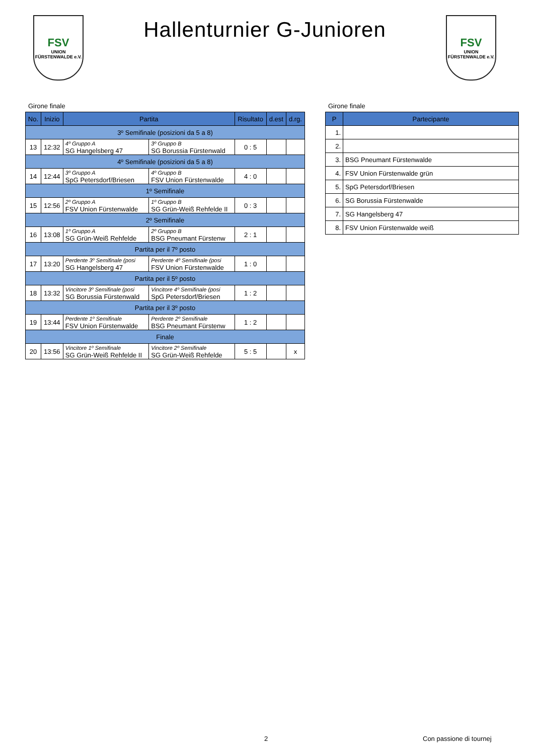FSV
UNION
FÜRSTENWALDE e.V.
Hallenturnier G-Junioren
FSV
UNION
FÜRSTENWALDE e.V.
Girone finale
| No. | Inizio | Partita | | Risultato | d.est | d.rg. |
| --- | --- | --- | --- | --- | --- | --- |
| 3º Semifinale (posizioni da 5 a 8) | | | | | | |
| 13 | 12:32 | 4º Gruppo A SG Hangelsberg 47 | 3º Gruppo B SG Borussia Fürstenwald | 0 : 5 | | |
| 4º Semifinale (posizioni da 5 a 8) | | | | | | |
| 14 | 12:44 | 3º Gruppo A SpG Petersdorf/Briesen | 4º Gruppo B FSV Union Fürstenwalde | 4 : 0 | | |
| 1º Semifinale | | | | | | |
| 15 | 12:56 | 2º Gruppo A FSV Union Fürstenwalde | 1º Gruppo B SG Grün-Weiß Rehfelde II | 0 : 3 | | |
| 2º Semifinale | | | | | | |
| 16 | 13:08 | 1º Gruppo A SG Grün-Weiß Rehfelde | 2º Gruppo B BSG Pneumant Fürstenw | 2 : 1 | | |
| Partita per il 7º posto | | | | | | |
| 17 | 13:20 | Perdente 3º Semifinale (posi SG Hangelsberg 47 | Perdente 4º Semifinale (posi FSV Union Fürstenwalde | 1 : 0 | | |
| Partita per il 5º posto | | | | | | |
| 18 | 13:32 | Vincitore 3º Semifinale (posi SG Borussia Fürstenwald | Vincitore 4º Semifinale (posi SpG Petersdorf/Briesen | 1 : 2 | | |
| Partita per il 3º posto | | | | | | |
| 19 | 13:44 | Perdente 1º Semifinale FSV Union Fürstenwalde | Perdente 2º Semifinale BSG Pneumant Fürstenw | 1 : 2 | | |
| Finale | | | | | | |
| 20 | 13:56 | Vincitore 1º Semifinale SG Grün-Weiß Rehfelde II | Vincitore 2º Semifinale SG Grün-Weiß Rehfelde | 5 : 5 | | x |
Girone finale
| P | Partecipante |
| --- | --- |
| 1. | |
| 2. | |
| 3. | BSG Pneumant Fürstenwalde |
| 4. | FSV Union Fürstenwalde grün |
| 5. | SpG Petersdorf/Briesen |
| 6. | SG Borussia Fürstenwalde |
| 7. | SG Hangelsberg 47 |
| 8. | FSV Union Fürstenwalde weiß |
2 Con passione di tournej